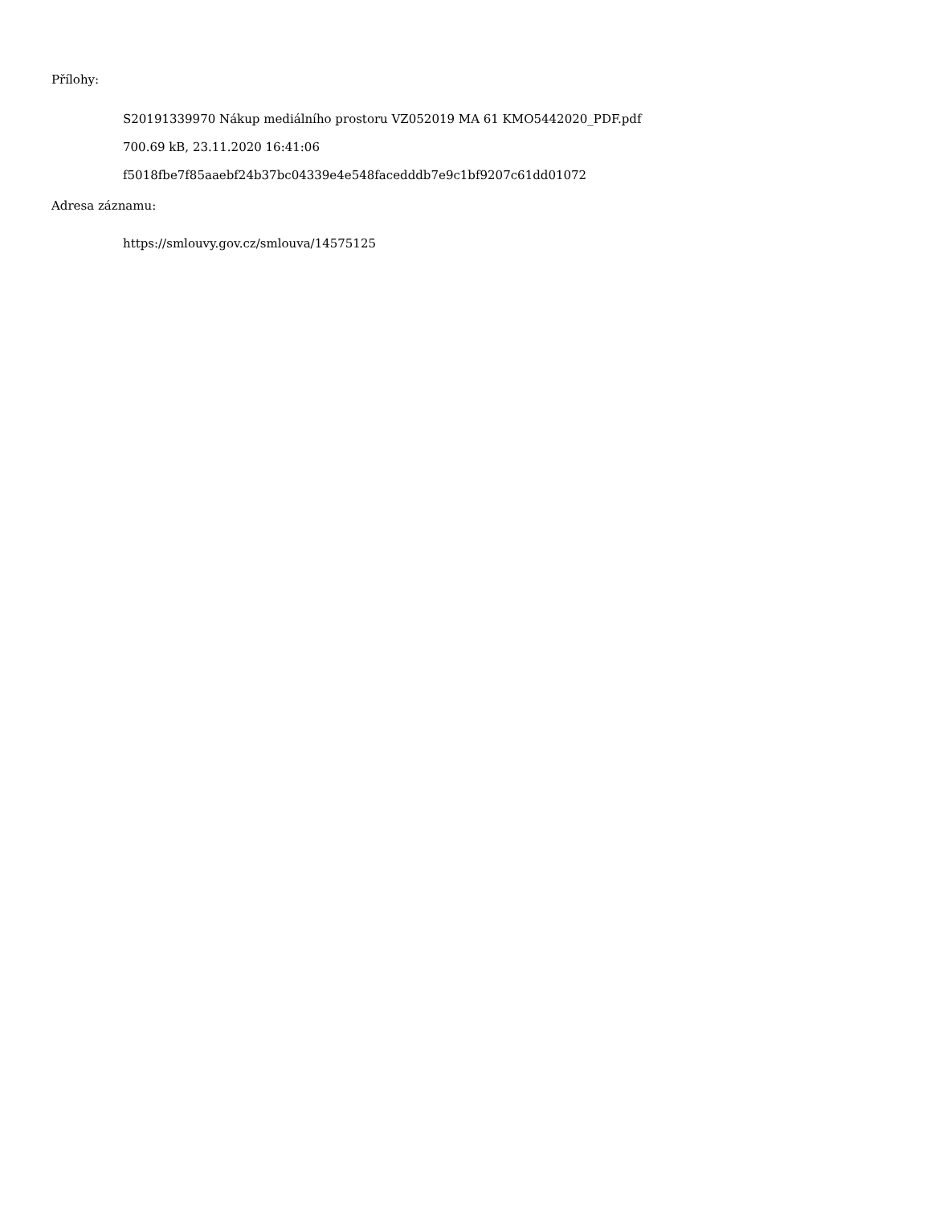Přílohy:
S20191339970 Nákup mediálního prostoru VZ052019 MA 61 KMO5442020_PDF.pdf
700.69 kB, 23.11.2020 16:41:06
f5018fbe7f85aaebf24b37bc04339e4e548facedddb7e9c1bf9207c61dd01072
Adresa záznamu:
https://smlouvy.gov.cz/smlouva/14575125